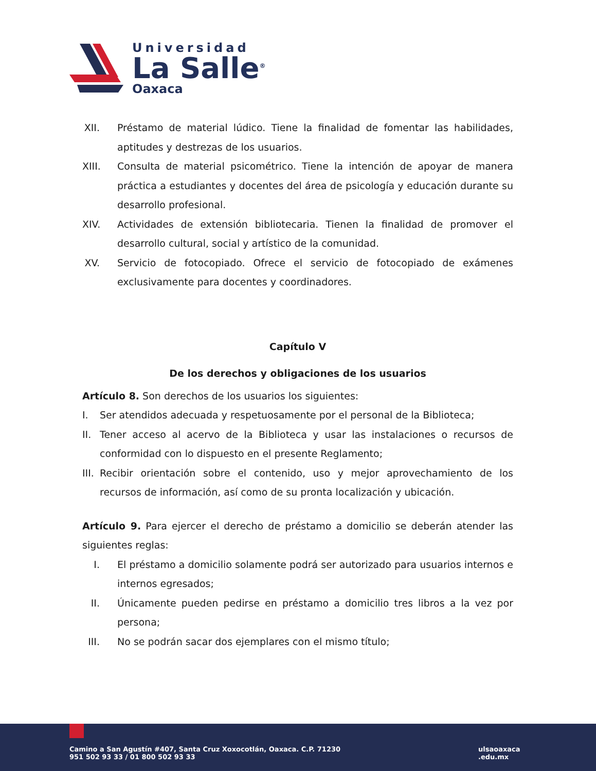Universidad
La Salle<sup>®</sup>
Oaxaca
XII.
Préstamo de material lúdico. Tiene la finalidad de fomentar las habilidades, aptitudes y destrezas de los usuarios.
XIII.
Consulta de material psicométrico. Tiene la intención de apoyar de manera práctica a estudiantes y docentes del área de psicología y educación durante su desarrollo profesional.
XIV.
Actividades de extensión bibliotecaria. Tienen la finalidad de promover el desarrollo cultural, social y artístico de la comunidad.
XV.
Servicio de fotocopiado. Ofrece el servicio de fotocopiado de exámenes exclusivamente para docentes y coordinadores.
Capítulo V
De los derechos y obligaciones de los usuarios
Artículo 8. Son derechos de los usuarios los siguientes:
I. Ser atendidos adecuada y respetuosamente por el personal de la Biblioteca;
II. Tener acceso al acervo de la Biblioteca y usar las instalaciones o recursos de conformidad con lo dispuesto en el presente Reglamento;
III. Recibir orientación sobre el contenido, uso y mejor aprovechamiento de los recursos de información, así como de su pronta localización y ubicación.
Artículo 9. Para ejercer el derecho de préstamo a domicilio se deberán atender las siguientes reglas:
I. El préstamo a domicilio solamente podrá ser autorizado para usuarios internos e internos egresados;
II.
Únicamente pueden pedirse en préstamo a domicilio tres libros a la vez por persona;
III.
No se podrán sacar dos ejemplares con el mismo título;
Camino a San Agustín #407, Santa Cruz Xoxocotlán, Oaxaca. C.P. 71230
951 502 93 33 / 01 800 502 93 33
ulsaoaxaca
.edu.mx